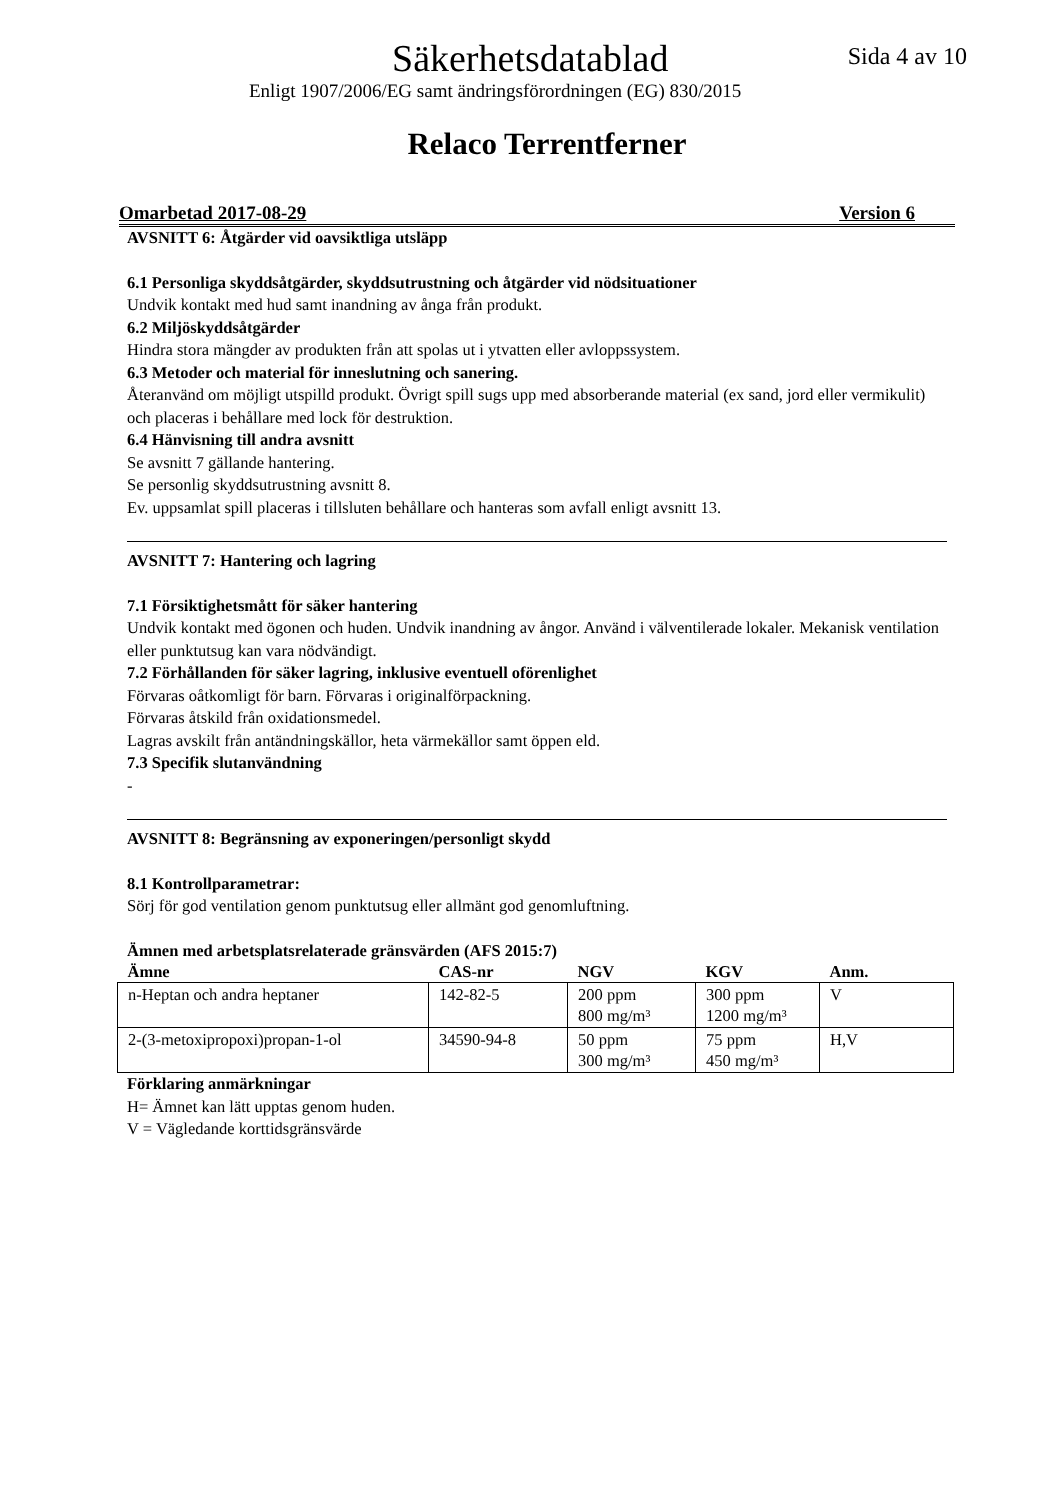Säkerhetsdatablad
Sida 4 av 10
Enligt 1907/2006/EG samt ändringsförordningen (EG) 830/2015
Relaco Terrentferner
Omarbetad 2017-08-29 Version 6
AVSNITT 6: Åtgärder vid oavsiktliga utsläpp
6.1 Personliga skyddsåtgärder, skyddsutrustning och åtgärder vid nödsituationer
Undvik kontakt med hud samt inandning av ånga från produkt.
6.2 Miljöskyddsåtgärder
Hindra stora mängder av produkten från att spolas ut i ytvatten eller avloppssystem.
6.3 Metoder och material för inneslutning och sanering.
Återanvänd om möjligt utspilld produkt. Övrigt spill sugs upp med absorberande material (ex sand, jord eller vermikulit) och placeras i behållare med lock för destruktion.
6.4 Hänvisning till andra avsnitt
Se avsnitt 7 gällande hantering.
Se personlig skyddsutrustning avsnitt 8.
Ev. uppsamlat spill placeras i tillsluten behållare och hanteras som avfall enligt avsnitt 13.
AVSNITT 7: Hantering och lagring
7.1 Försiktighetsmått för säker hantering
Undvik kontakt med ögonen och huden. Undvik inandning av ångor. Använd i välventilerade lokaler. Mekanisk ventilation eller punktutsug kan vara nödvändigt.
7.2 Förhållanden för säker lagring, inklusive eventuell oförenlighet
Förvaras oåtkomligt för barn. Förvaras i originalförpackning.
Förvaras åtskild från oxidationsmedel.
Lagras avskilt från antändningskällor, heta värmekällor samt öppen eld.
7.3 Specifik slutanvändning
-
AVSNITT 8: Begränsning av exponeringen/personligt skydd
8.1 Kontrollparametrar:
Sörj för god ventilation genom punktutsug eller allmänt god genomluftning.
Ämnen med arbetsplatsrelaterade gränsvärden (AFS 2015:7)
| Ämne | CAS-nr | NGV | KGV | Anm. |
| --- | --- | --- | --- | --- |
| n-Heptan och andra heptaner | 142-82-5 | 200 ppm 800 mg/m³ | 300 ppm 1200 mg/m³ | V |
| 2-(3-metoxipropoxi)propan-1-ol | 34590-94-8 | 50 ppm 300 mg/m³ | 75 ppm 450 mg/m³ | H,V |
Förklaring anmärkningar
H= Ämnet kan lätt upptas genom huden.
V = Vägledande korttidsgränsvärde